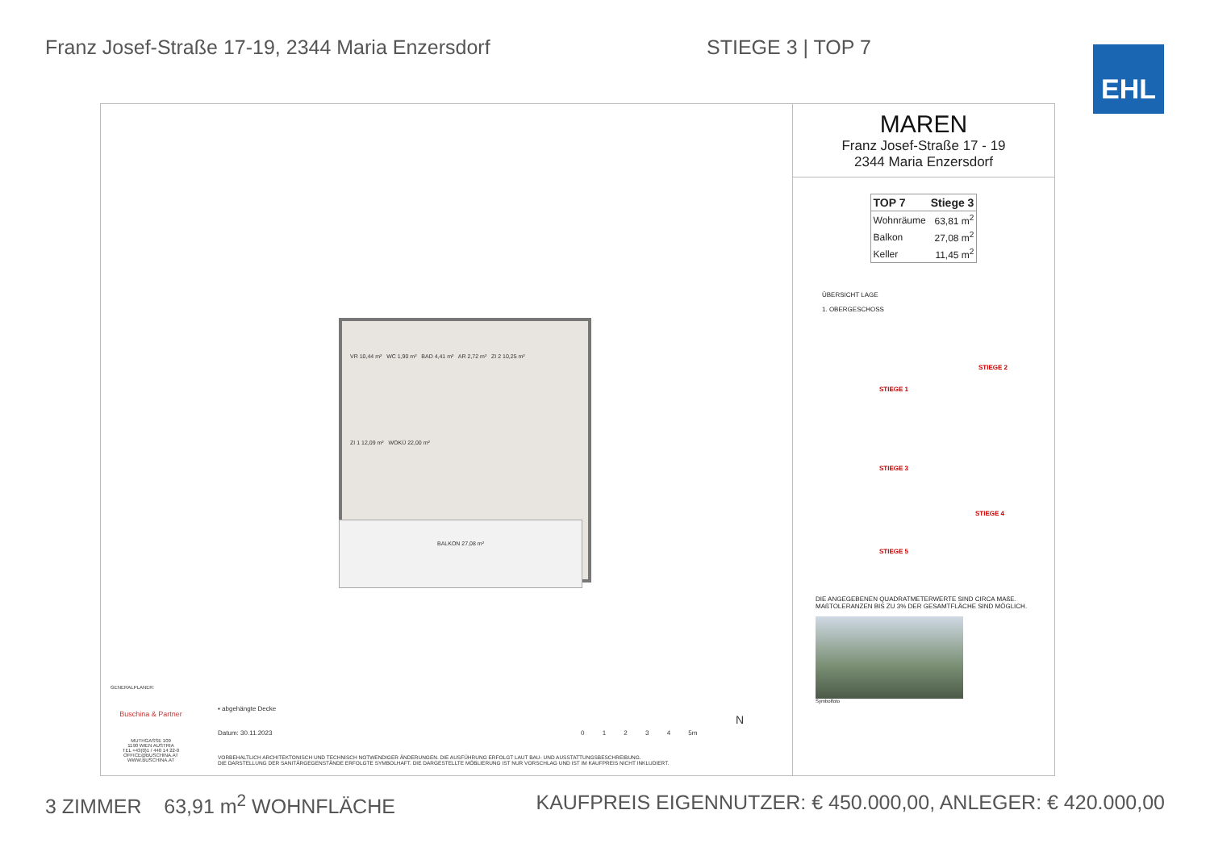Franz Josef-Straße 17-19, 2344 Maria Enzersdorf STIEGE 3 | TOP 7
EHL
VR 10,44 m² WC 1,90 m² BAD 4,41 m² AR 2,72 m² ZI 2 10,25 m²
ZI 1 12,09 m² WOKÜ 22,00 m²
BALKON 27,08 m²
GENERALPLANER:
Buschina & Partner
MUTHGASSE 109
1190 WIEN AUSTRIA
TEL +43(0)1 / 440 14 22-0
OFFICE@BUSCHINA.AT
WWW.BUSCHINA.AT
▪ abgehängte Decke
Datum: 30.11.2023 0 1 2 3 4 5m
VORBEHALTLICH ARCHITEKTONISCH UND TECHNISCH NOTWENDIGER ÄNDERUNGEN. DIE AUSFÜHRUNG ERFOLGT LAUT BAU- UND AUSSTATTUNGSBESCHREIBUNG.
DIE DARSTELLUNG DER SANITÄRGEGENSTÄNDE ERFOLGTE SYMBOLHAFT. DIE DARGESTELLTE MÖBLIERUNG IST NUR VORSCHLAG UND IST IM KAUFPREIS NICHT INKLUDIERT.
N
MAREN
Franz Josef-Straße 17 - 19
2344 Maria Enzersdorf
| TOP 7 | Stiege 3 |
| --- | --- |
| Wohnräume | 63,81 m<sup>2</sup> |
| Balkon | 27,08 m<sup>2</sup> |
| Keller | 11,45 m<sup>2</sup> |
ÜBERSICHT LAGE
1. OBERGESCHOSS
STIEGE 1
STIEGE 2
STIEGE 3
STIEGE 4
STIEGE 5
DIE ANGEGEBENEN QUADRATMETERWERTE SIND CIRCA MAßE.
MAßTOLERANZEN BIS ZU 3% DER GESAMTFLÄCHE SIND MÖGLICH.
Symbolfoto
3 ZIMMER 63,91 m<sup>2</sup> WOHNFLÄCHE
KAUFPREIS EIGENNUTZER: € 450.000,00, ANLEGER: € 420.000,00